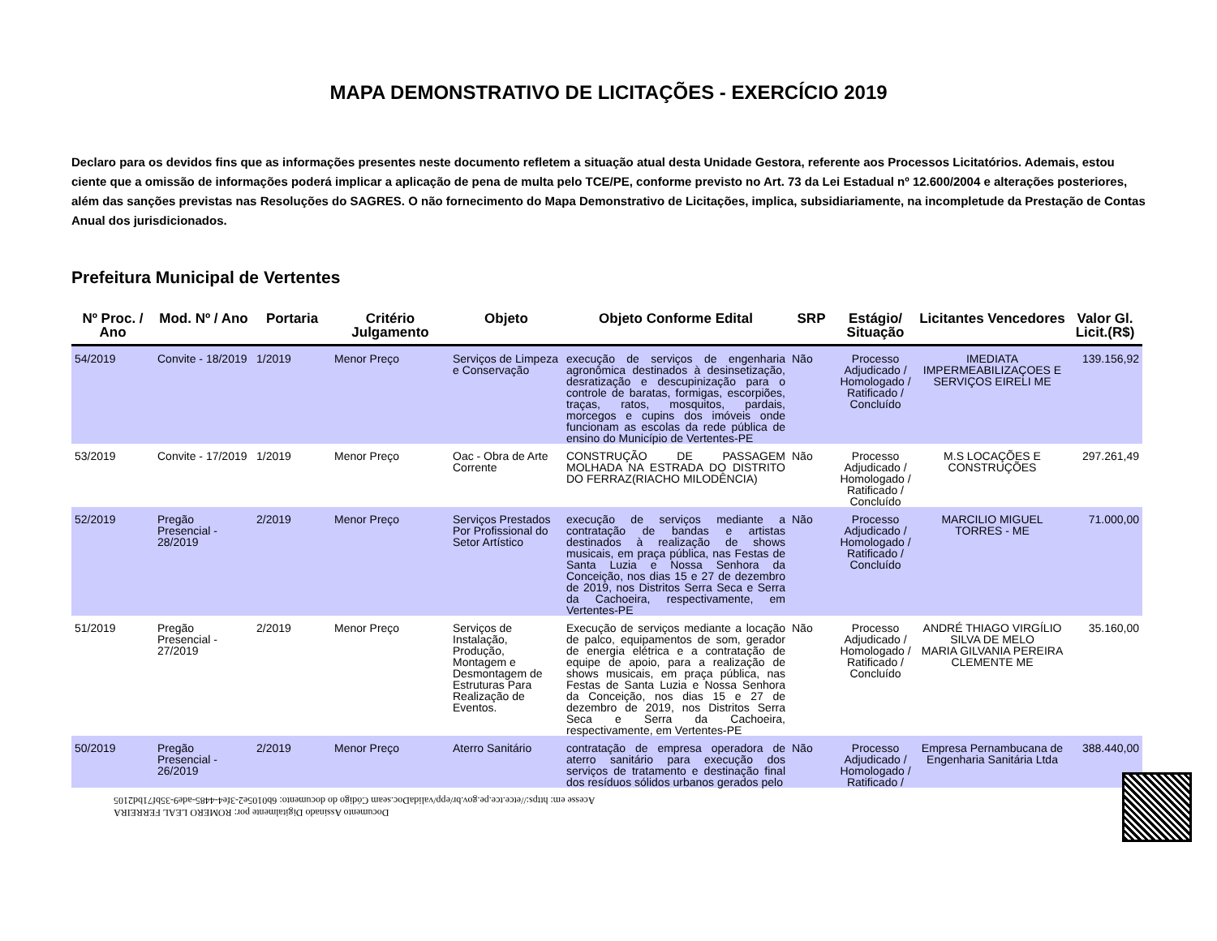MAPA DEMONSTRATIVO DE LICITAÇÕES - EXERCÍCIO 2019
Declaro para os devidos fins que as informações presentes neste documento refletem a situação atual desta Unidade Gestora, referente aos Processos Licitatórios. Ademais, estou ciente que a omissão de informações poderá implicar a aplicação de pena de multa pelo TCE/PE, conforme previsto no Art. 73 da Lei Estadual nº 12.600/2004 e alterações posteriores, além das sanções previstas nas Resoluções do SAGRES. O não fornecimento do Mapa Demonstrativo de Licitações, implica, subsidiariamente, na incompletude da Prestação de Contas Anual dos jurisdicionados.
Prefeitura Municipal de Vertentes
| Nº Proc. / Ano | Mod. Nº / Ano | Portaria | Critério Julgamento | Objeto | Objeto Conforme Edital | SRP | Estágio/ Situação | Licitantes Vencedores | Valor Gl. Licit.(R$) |
| --- | --- | --- | --- | --- | --- | --- | --- | --- | --- |
| 54/2019 | Convite - 18/2019 | 1/2019 | Menor Preço | Serviços de Limpeza e Conservação | execução de serviços de engenharia agronômica destinados à desinsetização, desratização e descupinização para o controle de baratas, formigas, escorpiões, traças, ratos, mosquitos, pardais, morcegos e cupins dos imóveis onde funcionam as escolas da rede pública de ensino do Município de Vertentes-PE | Não | Processo Adjudicado / Homologado / Ratificado / Concluído | IMEDIATA IMPERMEABILIZAÇOES E SERVIÇOS EIRELI ME | 139.156,92 |
| 53/2019 | Convite - 17/2019 | 1/2019 | Menor Preço | Oac - Obra de Arte Corrente | CONSTRUÇÃO DE PASSAGEM MOLHADA NA ESTRADA DO DISTRITO DO FERRAZ(RIACHO MILODÊNCIA) | Não | Processo Adjudicado / Homologado / Ratificado / Concluído | M.S LOCAÇÕES E CONSTRUÇÕES | 297.261,49 |
| 52/2019 | Pregão Presencial - 28/2019 | 2/2019 | Menor Preço | Serviços Prestados Por Profissional do Setor Artístico | execução de serviços mediante a contratação de bandas e artistas destinados à realização de shows musicais, em praça pública, nas Festas de Santa Luzia e Nossa Senhora da Conceição, nos dias 15 e 27 de dezembro de 2019, nos Distritos Serra Seca e Serra da Cachoeira, respectivamente, em Vertentes-PE | Não | Processo Adjudicado / Homologado / Ratificado / Concluído | MARCILIO MIGUEL TORRES - ME | 71.000,00 |
| 51/2019 | Pregão Presencial - 27/2019 | 2/2019 | Menor Preço | Serviços de Instalação, Produção, Montagem e Desmontagem de Estruturas Para Realização de Eventos. | Execução de serviços mediante a locação de palco, equipamentos de som, gerador de energia elétrica e a contratação de equipe de apoio, para a realização de shows musicais, em praça pública, nas Festas de Santa Luzia e Nossa Senhora da Conceição, nos dias 15 e 27 de dezembro de 2019, nos Distritos Serra Seca e Serra da Cachoeira, respectivamente, em Vertentes-PE | Não | Processo Adjudicado / Homologado / Ratificado / Concluído | ANDRÉ THIAGO VIRGÍLIO SILVA DE MELO MARIA GILVANIA PEREIRA CLEMENTE ME | 35.160,00 |
| 50/2019 | Pregão Presencial - 26/2019 | 2/2019 | Menor Preço | Aterro Sanitário | contratação de empresa operadora de aterro sanitário para execução dos serviços de tratamento e destinação final dos resíduos sólidos urbanos gerados pelo | Não | Processo Adjudicado / Homologado / Ratificado / | Empresa Pernambucana de Engenharia Sanitária Ltda | 388.440,00 |
Documento Assinado Digitalmente por: ROMERO LEAL FERREIRA
Acesse em: https://etce.tce.pe.gov.br/epp/validaDoc.seam Código do documento: 6b0105e2-3fe4-4485-ade9-35bf71bd2105